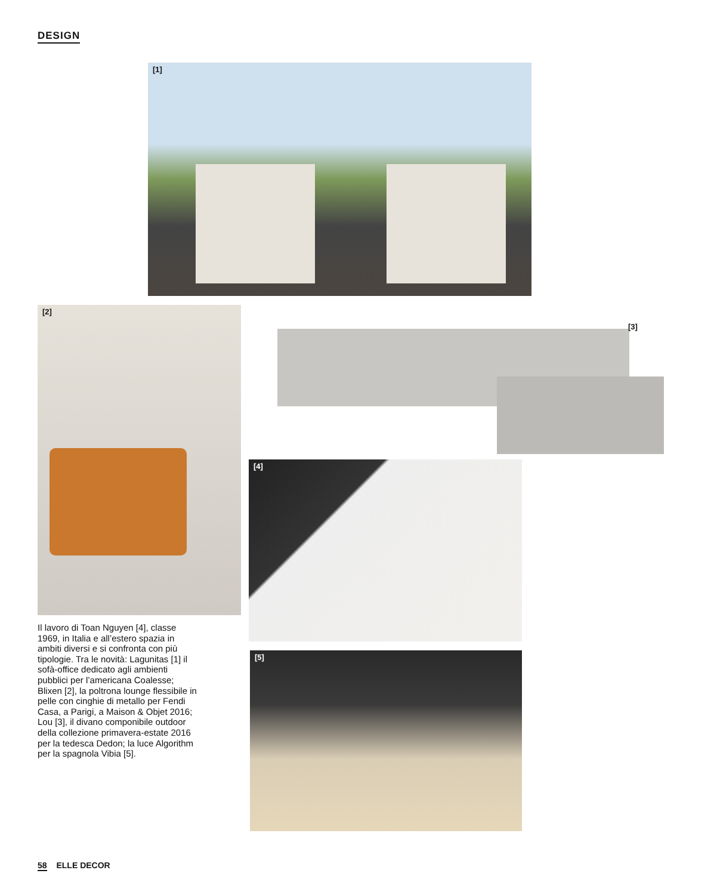DESIGN
[1]
[2]
[3]
[4]
[5]
Il lavoro di Toan Nguyen [4], classe 1969, in Italia e all’estero spazia in ambiti diversi e si confronta con più tipologie. Tra le novità: Lagunitas [1] il sofà-office dedicato agli ambienti pubblici per l’americana Coalesse; Blixen [2], la poltrona lounge flessibile in pelle con cinghie di metallo per Fendi Casa, a Parigi, a Maison & Objet 2016; Lou [3], il divano componibile outdoor della collezione primavera-estate 2016 per la tedesca Dedon; la luce Algorithm per la spagnola Vibia [5].
58 ELLE DECOR